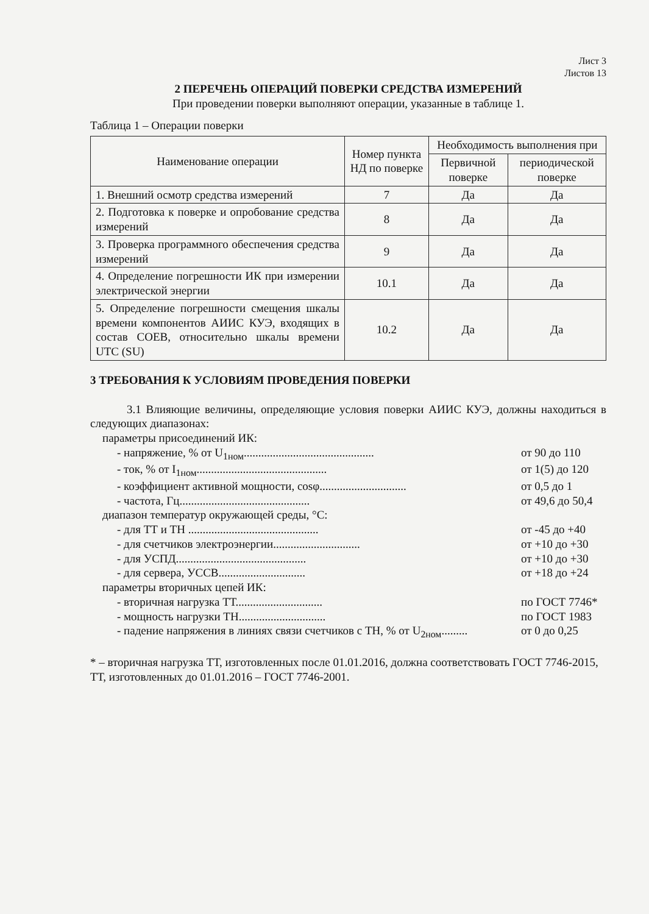Лист 3
Листов 13
2 ПЕРЕЧЕНЬ ОПЕРАЦИЙ ПОВЕРКИ СРЕДСТВА ИЗМЕРЕНИЙ
При проведении поверки выполняют операции, указанные в таблице 1.
Таблица 1 – Операции поверки
| Наименование операции | Номер пункта НД по поверке | Необходимость выполнения при | |
| --- | --- | --- | --- |
| | | Первичной поверке | периодической поверке |
| 1. Внешний осмотр средства измерений | 7 | Да | Да |
| 2. Подготовка к поверке и опробование средства измерений | 8 | Да | Да |
| 3. Проверка программного обеспечения средства измерений | 9 | Да | Да |
| 4. Определение погрешности ИК при измерении электрической энергии | 10.1 | Да | Да |
| 5. Определение погрешности смещения шкалы времени компонентов АИИС КУЭ, входящих в состав СОЕВ, относительно шкалы времени UTC (SU) | 10.2 | Да | Да |
3 ТРЕБОВАНИЯ К УСЛОВИЯМ ПРОВЕДЕНИЯ ПОВЕРКИ
3.1 Влияющие величины, определяющие условия поверки АИИС КУЭ, должны находиться в следующих диапазонах:
параметры присоединений ИК:
- напряжение, % от U<sub>1ном</sub>............................................. от 90 до 110
- ток, % от I<sub>1ном</sub>............................................. от 1(5) до 120
- коэффициент активной мощности, cosφ.............................. от 0,5 до 1
- частота, Гц............................................. от 49,6 до 50,4
диапазон температур окружающей среды, °С:
- для ТТ и ТН ............................................. от -45 до +40
- для счетчиков электроэнергии.............................. от +10 до +30
- для УСПД............................................. от +10 до +30
- для сервера, УССВ.............................. от +18 до +24
параметры вторичных цепей ИК:
- вторичная нагрузка ТТ.............................. по ГОСТ 7746*
- мощность нагрузки ТН.............................. по ГОСТ 1983
- падение напряжения в линиях связи счетчиков с ТН, % от U<sub>2ном</sub>......... от 0 до 0,25
* – вторичная нагрузка ТТ, изготовленных после 01.01.2016, должна соответствовать ГОСТ 7746-2015, ТТ, изготовленных до 01.01.2016 – ГОСТ 7746-2001.